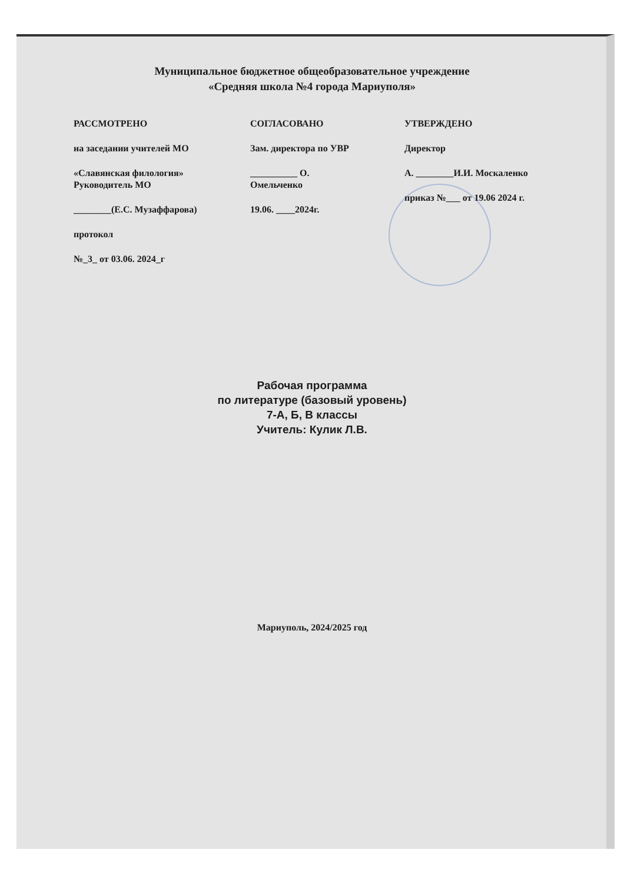Муниципальное бюджетное общеобразовательное учреждение
«Средняя школа №4 города Мариуполя»
РАССМОТРЕНО
на заседании учителей МО
«Славянская филология»
Руководитель МО
________(Е.С. Музаффарова)
протокол
№_3_ от 03.06. 2024_г
СОГЛАСОВАНО
Зам. директора по УВР
__________ О.
Омельченко
19.06. ____2024г.
УТВЕРЖДЕНО
Директор
А. ________И.И. Москаленко
приказ №___ от 19.06 2024 г.
Рабочая программа
по литературе (базовый уровень)
7-А, Б, В классы
Учитель: Кулик Л.В.
Мариуполь, 2024/2025 год